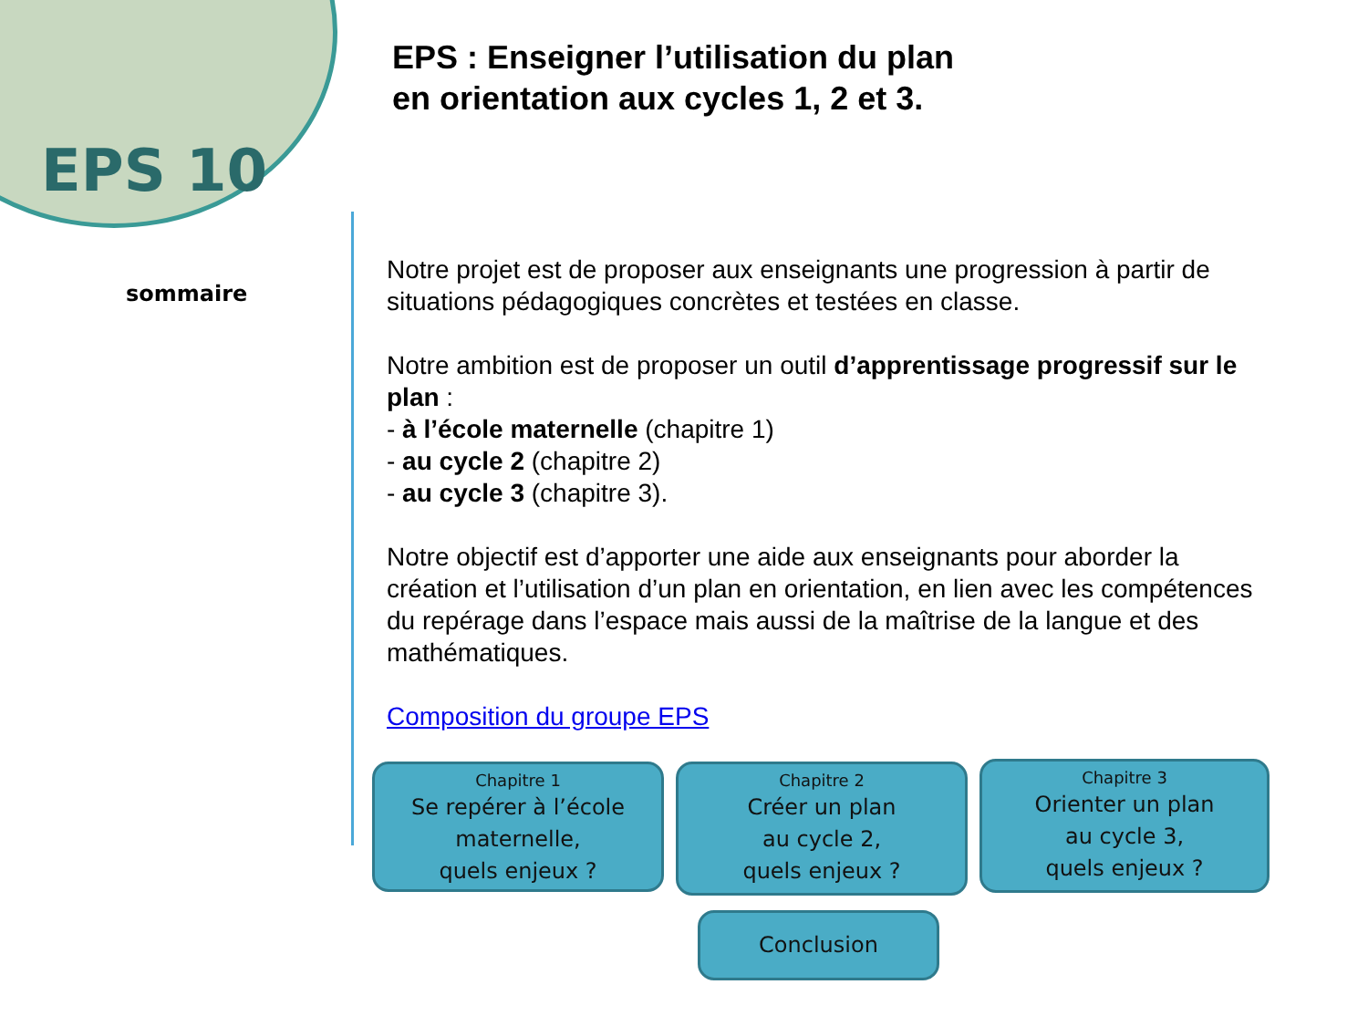EPS 10
EPS : Enseigner l’utilisation du plan
en orientation aux cycles 1, 2 et 3.
sommaire
Notre projet est de proposer aux enseignants une progression à partir de situations pédagogiques concrètes et testées en classe.
Notre ambition est de proposer un outil d’apprentissage progressif sur le plan :
- à l’école maternelle (chapitre 1)
- au cycle 2 (chapitre 2)
- au cycle 3 (chapitre 3).
Notre objectif est d’apporter une aide aux enseignants pour aborder la création et l’utilisation d’un plan en orientation, en lien avec les compétences du repérage dans l’espace mais aussi de la maîtrise de la langue et des mathématiques.
Composition du groupe EPS
Chapitre 1
Se repérer à l’école
maternelle,
quels enjeux ?
Chapitre 2
Créer un plan
au cycle 2,
quels enjeux ?
Chapitre 3
Orienter un plan
au cycle 3,
quels enjeux ?
Conclusion